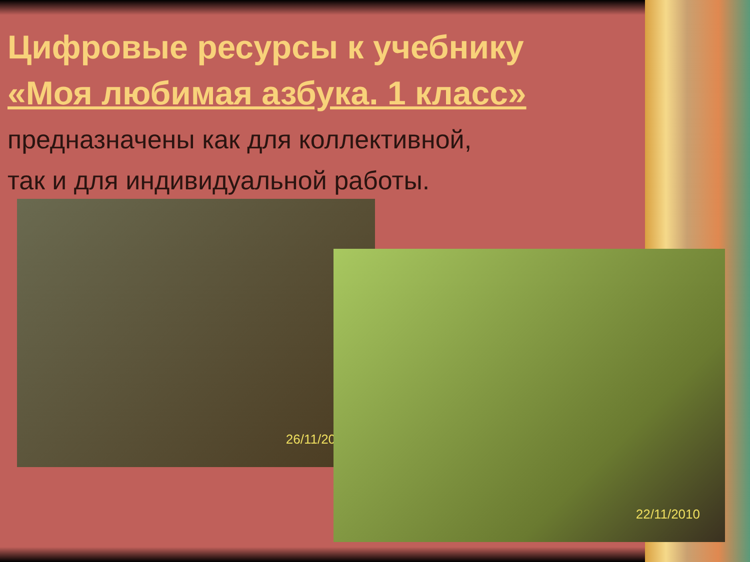Цифровые ресурсы к учебнику
«Моя любимая азбука. 1 класс»
предназначены как для коллективной,
так и для индивидуальной работы.
26/11/2010
22/11/2010